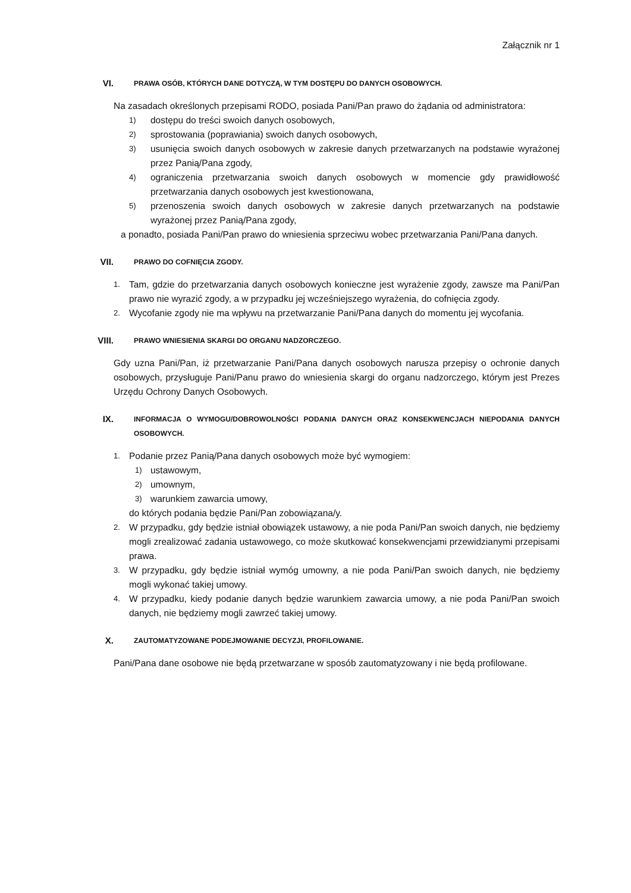Załącznik nr 1
VI.
PRAWA OSÓB, KTÓRYCH DANE DOTYCZĄ, W TYM DOSTĘPU DO DANYCH OSOBOWYCH.
Na zasadach określonych przepisami RODO, posiada Pani/Pan prawo do żądania od administratora:
1) dostępu do treści swoich danych osobowych,
2) sprostowania (poprawiania) swoich danych osobowych,
3) usunięcia swoich danych osobowych w zakresie danych przetwarzanych na podstawie wyrażonej przez Panią/Pana zgody,
4) ograniczenia przetwarzania swoich danych osobowych w momencie gdy prawidłowość przetwarzania danych osobowych jest kwestionowana,
5) przenoszenia swoich danych osobowych w zakresie danych przetwarzanych na podstawie wyrażonej przez Panią/Pana zgody,
a ponadto, posiada Pani/Pan prawo do wniesienia sprzeciwu wobec przetwarzania Pani/Pana danych.
VII.
PRAWO DO COFNIĘCIA ZGODY.
1. Tam, gdzie do przetwarzania danych osobowych konieczne jest wyrażenie zgody, zawsze ma Pani/Pan prawo nie wyrazić zgody, a w przypadku jej wcześniejszego wyrażenia, do cofnięcia zgody.
2. Wycofanie zgody nie ma wpływu na przetwarzanie Pani/Pana danych do momentu jej wycofania.
VIII.
PRAWO WNIESIENIA SKARGI DO ORGANU NADZORCZEGO.
Gdy uzna Pani/Pan, iż przetwarzanie Pani/Pana danych osobowych narusza przepisy o ochronie danych osobowych, przysługuje Pani/Panu prawo do wniesienia skargi do organu nadzorczego, którym jest Prezes Urzędu Ochrony Danych Osobowych.
IX.
INFORMACJA O WYMOGU/DOBROWOLNOŚCI PODANIA DANYCH ORAZ KONSEKWENCJACH NIEPODANIA DANYCH OSOBOWYCH.
1. Podanie przez Panią/Pana danych osobowych może być wymogiem:
1) ustawowym,
2) umownym,
3) warunkiem zawarcia umowy,
do których podania będzie Pani/Pan zobowiązana/y.
2. W przypadku, gdy będzie istniał obowiązek ustawowy, a nie poda Pani/Pan swoich danych, nie będziemy mogli zrealizować zadania ustawowego, co może skutkować konsekwencjami przewidzianymi przepisami prawa.
3. W przypadku, gdy będzie istniał wymóg umowny, a nie poda Pani/Pan swoich danych, nie będziemy mogli wykonać takiej umowy.
4. W przypadku, kiedy podanie danych będzie warunkiem zawarcia umowy, a nie poda Pani/Pan swoich danych, nie będziemy mogli zawrzeć takiej umowy.
X.
ZAUTOMATYZOWANE PODEJMOWANIE DECYZJI, PROFILOWANIE.
Pani/Pana dane osobowe nie będą przetwarzane w sposób zautomatyzowany i nie będą profilowane.